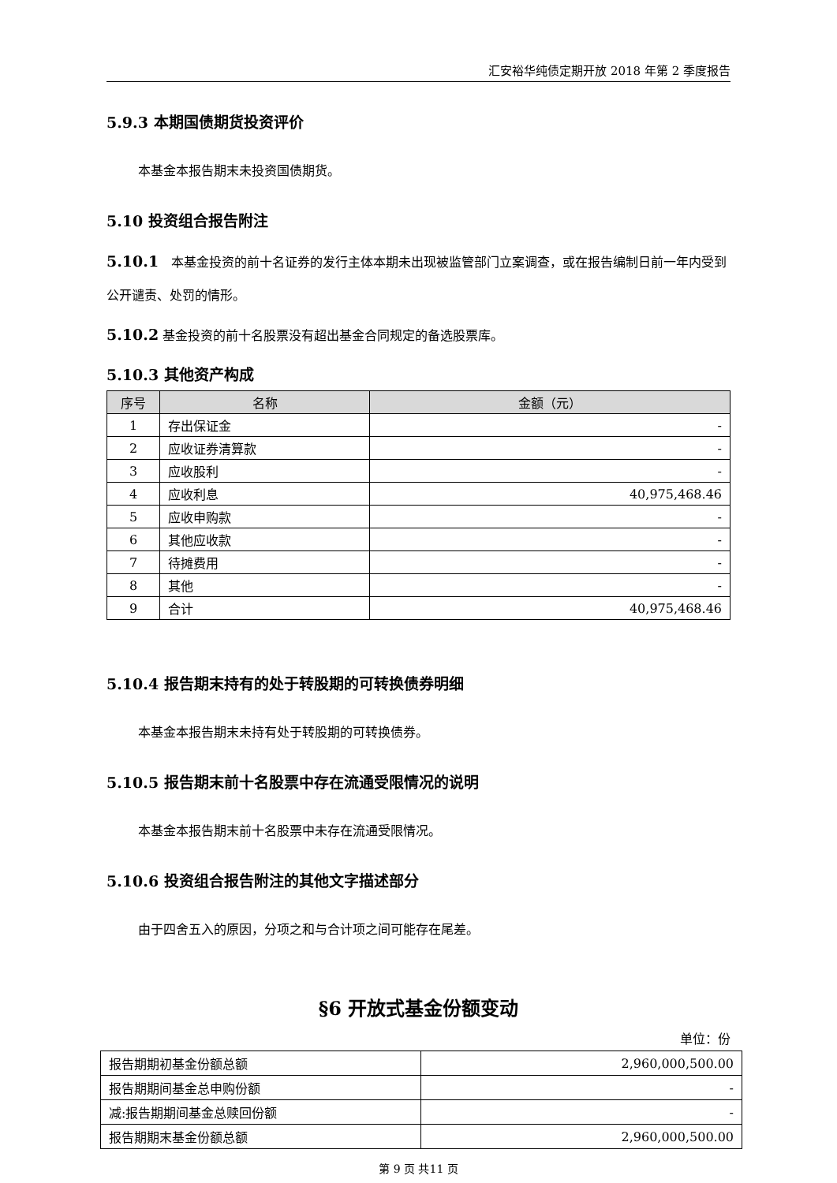汇安裕华纯债定期开放 2018 年第 2 季度报告
5.9.3 本期国债期货投资评价
本基金本报告期末未投资国债期货。
5.10 投资组合报告附注
5.10.1　本基金投资的前十名证券的发行主体本期未出现被监管部门立案调查，或在报告编制日前一年内受到公开谴责、处罚的情形。
5.10.2 基金投资的前十名股票没有超出基金合同规定的备选股票库。
5.10.3 其他资产构成
| 序号 | 名称 | 金额（元） |
| --- | --- | --- |
| 1 | 存出保证金 | - |
| 2 | 应收证券清算款 | - |
| 3 | 应收股利 | - |
| 4 | 应收利息 | 40,975,468.46 |
| 5 | 应收申购款 | - |
| 6 | 其他应收款 | - |
| 7 | 待摊费用 | - |
| 8 | 其他 | - |
| 9 | 合计 | 40,975,468.46 |
5.10.4 报告期末持有的处于转股期的可转换债券明细
本基金本报告期末未持有处于转股期的可转换债券。
5.10.5 报告期末前十名股票中存在流通受限情况的说明
本基金本报告期末前十名股票中未存在流通受限情况。
5.10.6 投资组合报告附注的其他文字描述部分
由于四舍五入的原因，分项之和与合计项之间可能存在尾差。
§6 开放式基金份额变动
单位：份
| 报告期期初基金份额总额 | 2,960,000,500.00 |
| 报告期期间基金总申购份额 | - |
| 减:报告期期间基金总赎回份额 | - |
| 报告期期末基金份额总额 | 2,960,000,500.00 |
第 9 页 共11 页